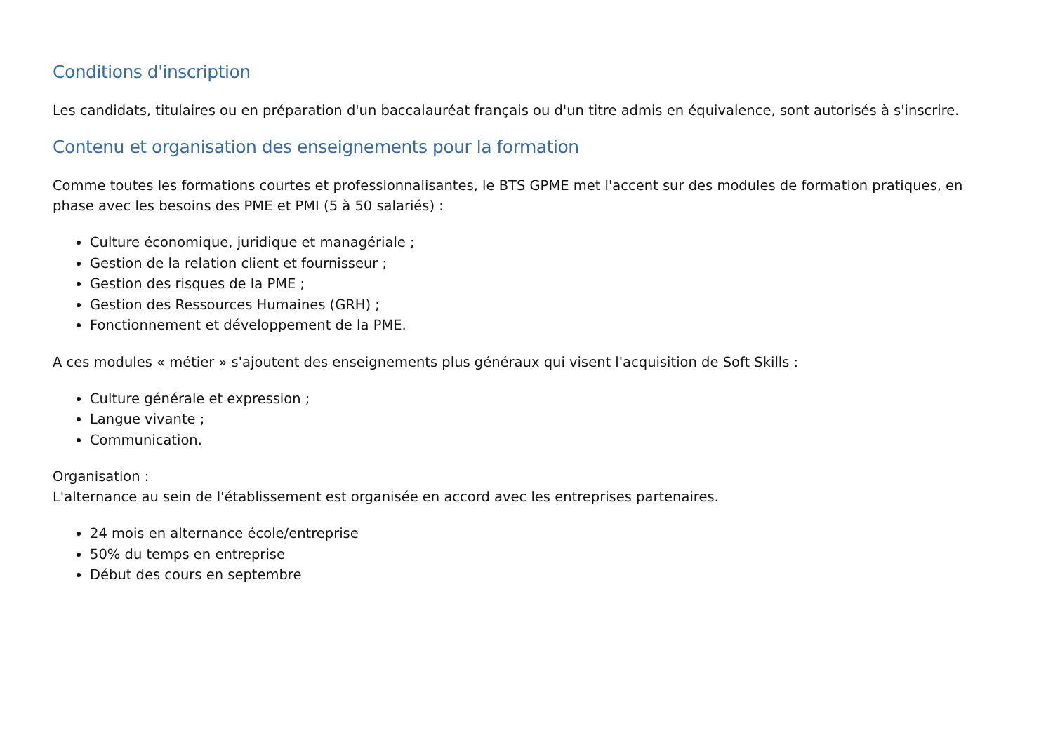Conditions d'inscription
Les candidats, titulaires ou en préparation d'un baccalauréat français ou d'un titre admis en équivalence, sont autorisés à s'inscrire.
Contenu et organisation des enseignements pour la formation
Comme toutes les formations courtes et professionnalisantes, le BTS GPME met l'accent sur des modules de formation pratiques, en phase avec les besoins des PME et PMI (5 à 50 salariés) :
Culture économique, juridique et managériale ;
Gestion de la relation client et fournisseur ;
Gestion des risques de la PME ;
Gestion des Ressources Humaines (GRH) ;
Fonctionnement et développement de la PME.
A ces modules « métier » s'ajoutent des enseignements plus généraux qui visent l'acquisition de Soft Skills :
Culture générale et expression ;
Langue vivante ;
Communication.
Organisation :
L'alternance au sein de l'établissement est organisée en accord avec les entreprises partenaires.
24 mois en alternance école/entreprise
50% du temps en entreprise
Début des cours en septembre